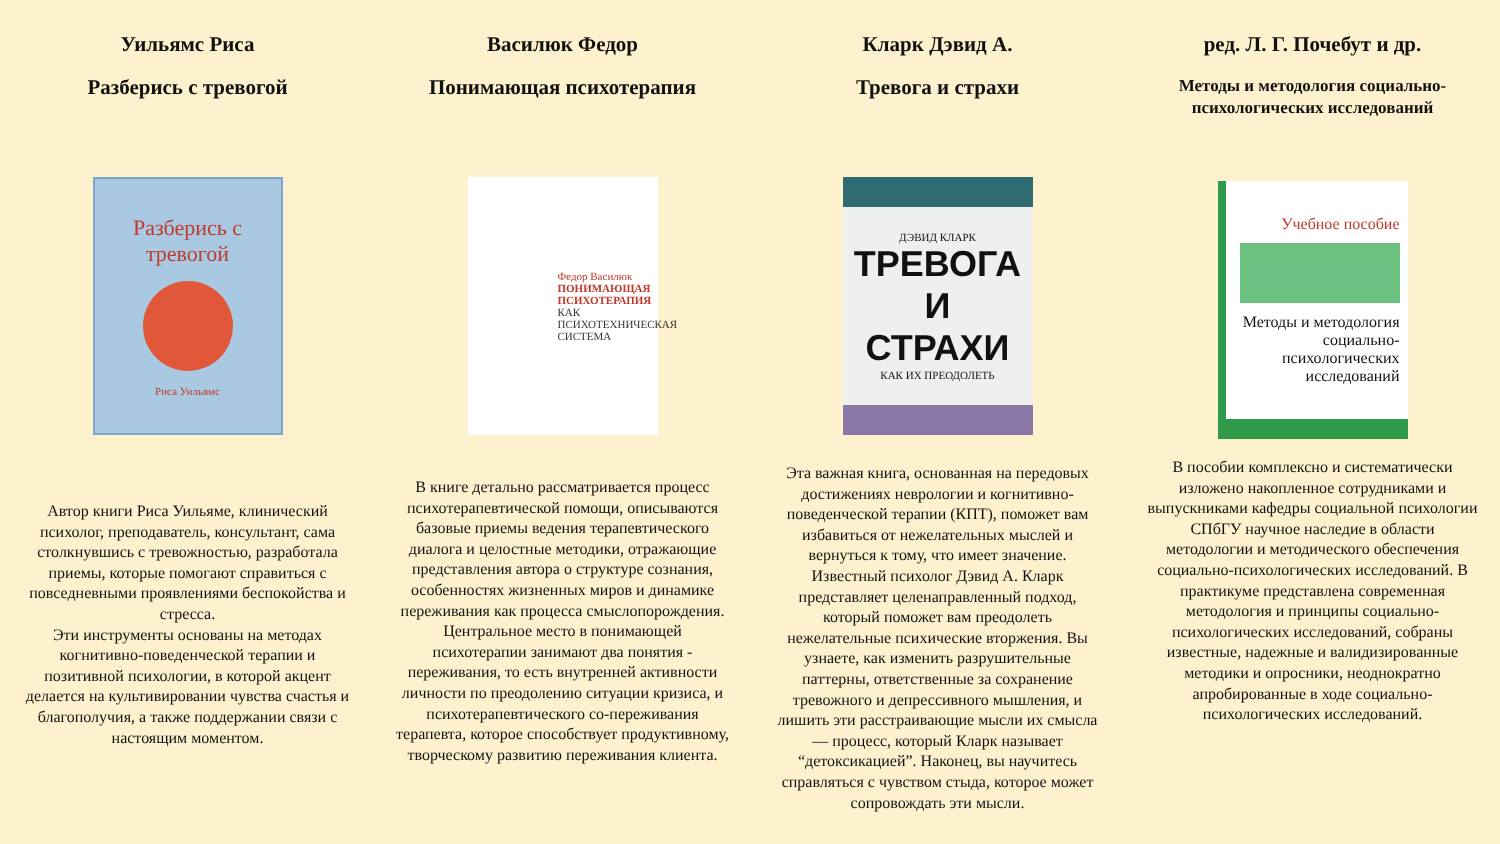Уильямс Риса
Разберись с тревогой
Разберись с тревогой
Риса Уильямс
Автор книги Риса Уильяме, клинический психолог, преподаватель, консультант, сама столкнувшись с тревожностью, разработала приемы, которые помогают справиться с повседневными проявлениями беспокойства и стресса.
Эти инструменты основаны на методах когнитивно-поведенческой терапии и позитивной психологии, в которой акцент делается на культивировании чувства счастья и благополучия, а также поддержании связи с настоящим моментом.
Василюк Федор
Понимающая психотерапия
Федор Василюк
ПОНИМАЮЩАЯ ПСИХОТЕРАПИЯ
КАК ПСИХОТЕХНИЧЕСКАЯ СИСТЕМА
В книге детально рассматривается процесс психотерапевтической помощи, описываются базовые приемы ведения терапевтического диалога и целостные методики, отражающие представления автора о структуре сознания, особенностях жизненных миров и динамике переживания как процесса смыслопорождения. Центральное место в понимающей психотерапии занимают два понятия - переживания, то есть внутренней активности личности по преодолению ситуации кризиса, и психотерапевтического со-переживания терапевта, которое способствует продуктивному, творческому развитию переживания клиента.
Кларк Дэвид А.
Тревога и страхи
ДЭВИД КЛАРК
ТРЕВОГА И СТРАХИ
КАК ИХ ПРЕОДОЛЕТЬ
Эта важная книга, основанная на передовых достижениях неврологии и когнитивно-поведенческой терапии (КПТ), поможет вам избавиться от нежелательных мыслей и вернуться к тому, что имеет значение. Известный психолог Дэвид А. Кларк представляет целенаправленный подход, который поможет вам преодолеть нежелательные психические вторжения. Вы узнаете, как изменить разрушительные паттерны, ответственные за сохранение тревожного и депрессивного мышления, и лишить эти расстраивающие мысли их смысла — процесс, который Кларк называет “детоксикацией”. Наконец, вы научитесь справляться с чувством стыда, которое может сопровождать эти мысли.
ред. Л. Г. Почебут и др.
Методы и методология социально-психологических исследований
Учебное пособие
Методы и методология социально-психологических исследований
В пособии комплексно и систематически изложено накопленное сотрудниками и выпускниками кафедры социальной психологии СПбГУ научное наследие в области методологии и методического обеспечения социально-психологических исследований. В практикуме представлена современная методология и принципы социально-психологических исследований, собраны известные, надежные и валидизированные методики и опросники, неоднократно апробированные в ходе социально-психологических исследований.